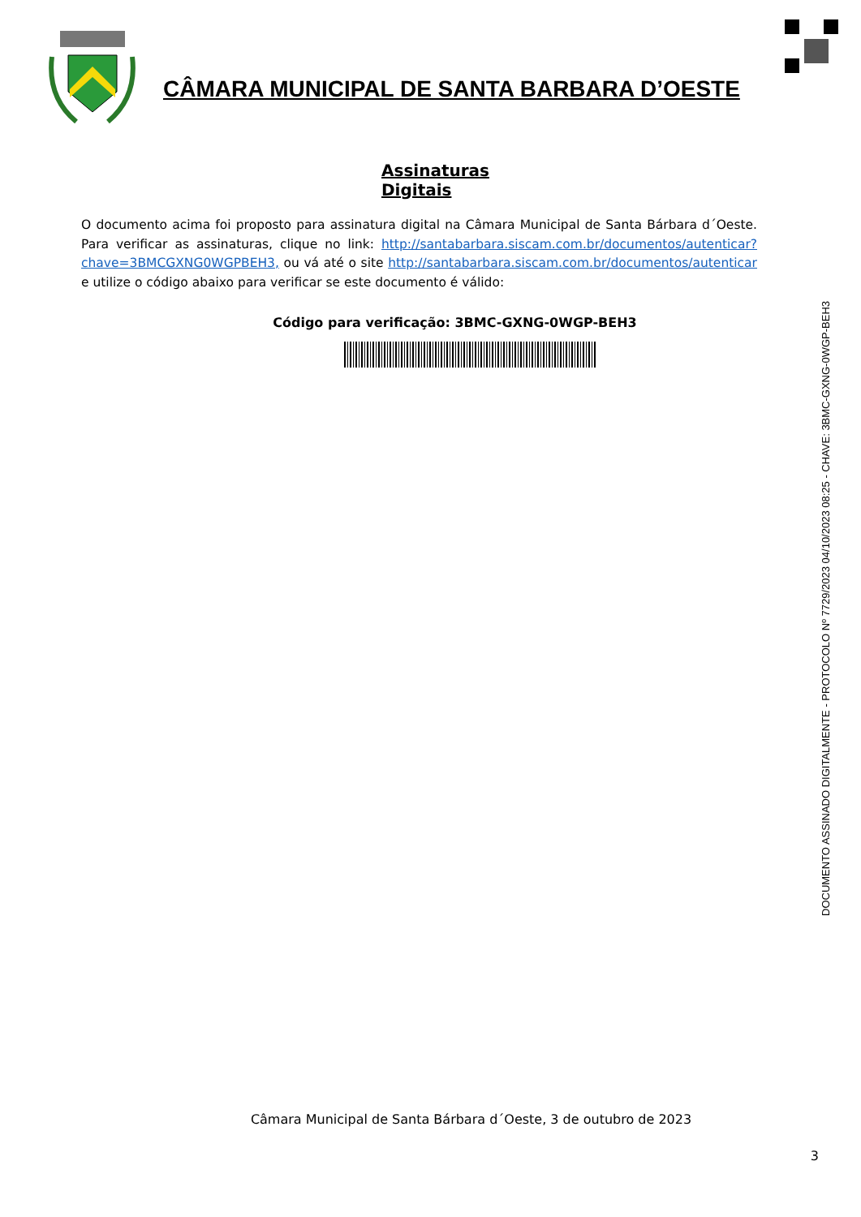CÂMARA MUNICIPAL DE SANTA BARBARA D’OESTE
Assinaturas Digitais
O documento acima foi proposto para assinatura digital na Câmara Municipal de Santa Bárbara d´Oeste. Para verificar as assinaturas, clique no link: http://santabarbara.siscam.com.br/documentos/autenticar?chave=3BMCGXNG0WGPBEH3, ou vá até o site http://santabarbara.siscam.com.br/documentos/autenticar e utilize o código abaixo para verificar se este documento é válido:
Código para verificação: 3BMC-GXNG-0WGP-BEH3
DOCUMENTO ASSINADO DIGITALMENTE - PROTOCOLO Nº 7729/2023 04/10/2023 08:25 - CHAVE: 3BMC-GXNG-0WGP-BEH3
Câmara Municipal de Santa Bárbara d´Oeste, 3 de outubro de 2023
3